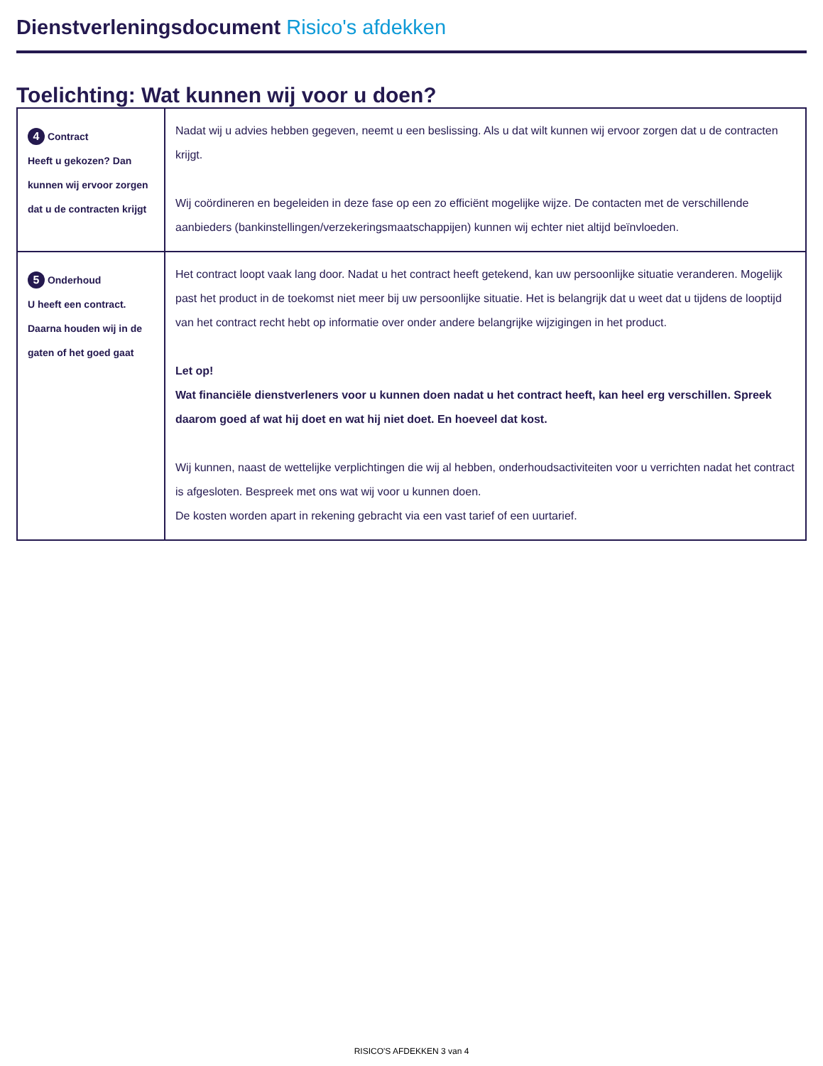Dienstverleningsdocument Risico's afdekken
Toelichting: Wat kunnen wij voor u doen?
| 4 Contract Heeft u gekozen? Dan kunnen wij ervoor zorgen dat u de contracten krijgt | Nadat wij u advies hebben gegeven, neemt u een beslissing. Als u dat wilt kunnen wij ervoor zorgen dat u de contracten krijgt. Wij coördineren en begeleiden in deze fase op een zo efficiënt mogelijke wijze. De contacten met de verschillende aanbieders (bankinstellingen/verzekeringsmaatschappijen) kunnen wij echter niet altijd beïnvloeden. |
| 5 Onderhoud U heeft een contract. Daarna houden wij in de gaten of het goed gaat | Het contract loopt vaak lang door. Nadat u het contract heeft getekend, kan uw persoonlijke situatie veranderen. Mogelijk past het product in de toekomst niet meer bij uw persoonlijke situatie. Het is belangrijk dat u weet dat u tijdens de looptijd van het contract recht hebt op informatie over onder andere belangrijke wijzigingen in het product. Let op! Wat financiële dienstverleners voor u kunnen doen nadat u het contract heeft, kan heel erg verschillen. Spreek daarom goed af wat hij doet en wat hij niet doet. En hoeveel dat kost. Wij kunnen, naast de wettelijke verplichtingen die wij al hebben, onderhoudsactiviteiten voor u verrichten nadat het contract is afgesloten. Bespreek met ons wat wij voor u kunnen doen. De kosten worden apart in rekening gebracht via een vast tarief of een uurtarief. |
RISICO'S AFDEKKEN 3 van 4